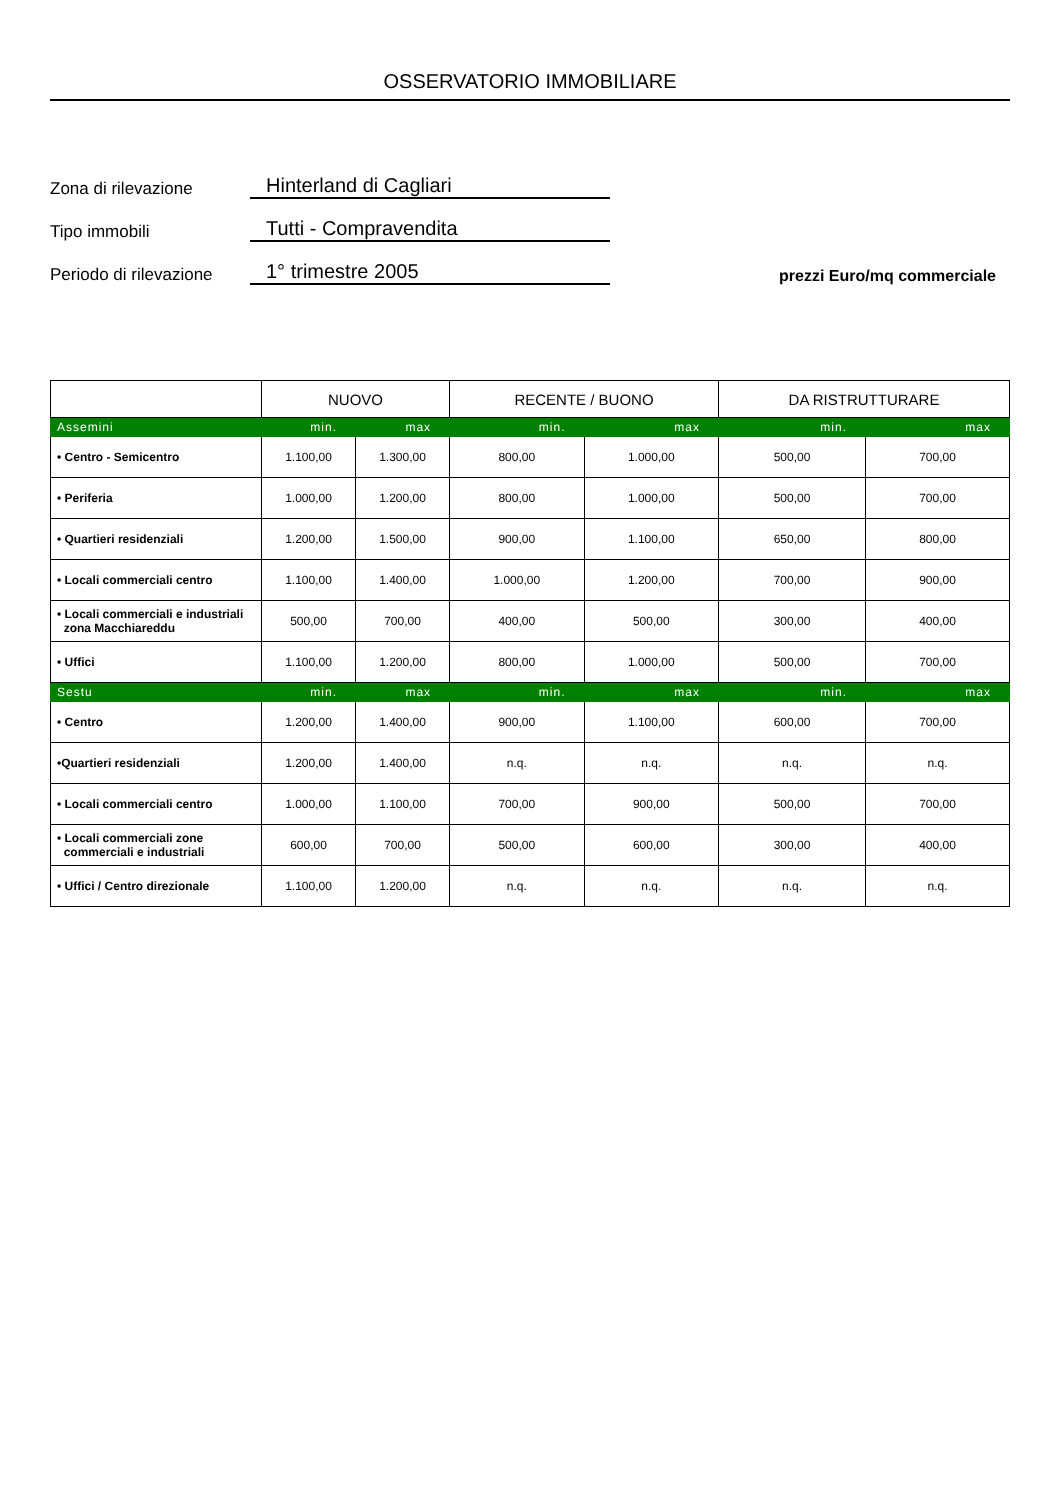OSSERVATORIO IMMOBILIARE
Zona di rilevazione Hinterland di Cagliari
Tipo immobili Tutti - Compravendita
Periodo di rilevazione 1° trimestre 2005 prezzi Euro/mq commerciale
| | NUOVO | | RECENTE / BUONO | | DA RISTRUTTURARE | |
| --- | --- | --- | --- | --- | --- | --- |
| Assemini | min. | max | min. | max | min. | max |
| • Centro - Semicentro | 1.100,00 | 1.300,00 | 800,00 | 1.000,00 | 500,00 | 700,00 |
| • Periferia | 1.000,00 | 1.200,00 | 800,00 | 1.000,00 | 500,00 | 700,00 |
| • Quartieri residenziali | 1.200,00 | 1.500,00 | 900,00 | 1.100,00 | 650,00 | 800,00 |
| • Locali commerciali centro | 1.100,00 | 1.400,00 | 1.000,00 | 1.200,00 | 700,00 | 900,00 |
| • Locali commerciali e industriali zona Macchiareddu | 500,00 | 700,00 | 400,00 | 500,00 | 300,00 | 400,00 |
| • Uffici | 1.100,00 | 1.200,00 | 800,00 | 1.000,00 | 500,00 | 700,00 |
| Sestu | min. | max | min. | max | min. | max |
| • Centro | 1.200,00 | 1.400,00 | 900,00 | 1.100,00 | 600,00 | 700,00 |
| •Quartieri residenziali | 1.200,00 | 1.400,00 | n.q. | n.q. | n.q. | n.q. |
| • Locali commerciali centro | 1.000,00 | 1.100,00 | 700,00 | 900,00 | 500,00 | 700,00 |
| • Locali commerciali zone commerciali e industriali | 600,00 | 700,00 | 500,00 | 600,00 | 300,00 | 400,00 |
| • Uffici / Centro direzionale | 1.100,00 | 1.200,00 | n.q. | n.q. | n.q. | n.q. |